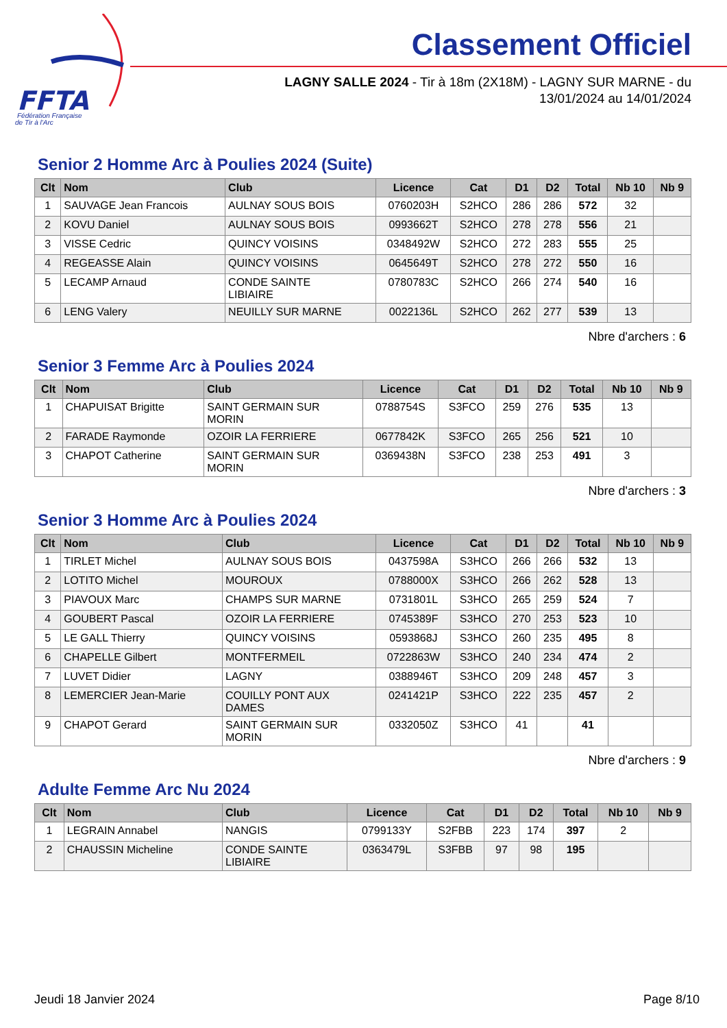FFTA
Fédération Française
de Tir à l'Arc
Classement Officiel
LAGNY SALLE 2024 - Tir à 18m (2X18M) - LAGNY SUR MARNE - du 13/01/2024 au 14/01/2024
Senior 2 Homme Arc à Poulies 2024 (Suite)
| Clt | Nom | Club | Licence | Cat | D1 | D2 | Total | Nb 10 | Nb 9 |
| --- | --- | --- | --- | --- | --- | --- | --- | --- | --- |
| 1 | SAUVAGE Jean Francois | AULNAY SOUS BOIS | 0760203H | S2HCO | 286 | 286 | 572 | 32 | |
| 2 | KOVU Daniel | AULNAY SOUS BOIS | 0993662T | S2HCO | 278 | 278 | 556 | 21 | |
| 3 | VISSE Cedric | QUINCY VOISINS | 0348492W | S2HCO | 272 | 283 | 555 | 25 | |
| 4 | REGEASSE Alain | QUINCY VOISINS | 0645649T | S2HCO | 278 | 272 | 550 | 16 | |
| 5 | LECAMP Arnaud | CONDE SAINTE LIBIAIRE | 0780783C | S2HCO | 266 | 274 | 540 | 16 | |
| 6 | LENG Valery | NEUILLY SUR MARNE | 0022136L | S2HCO | 262 | 277 | 539 | 13 | |
Nbre d'archers : 6
Senior 3 Femme Arc à Poulies 2024
| Clt | Nom | Club | Licence | Cat | D1 | D2 | Total | Nb 10 | Nb 9 |
| --- | --- | --- | --- | --- | --- | --- | --- | --- | --- |
| 1 | CHAPUISAT Brigitte | SAINT GERMAIN SUR MORIN | 0788754S | S3FCO | 259 | 276 | 535 | 13 | |
| 2 | FARADE Raymonde | OZOIR LA FERRIERE | 0677842K | S3FCO | 265 | 256 | 521 | 10 | |
| 3 | CHAPOT Catherine | SAINT GERMAIN SUR MORIN | 0369438N | S3FCO | 238 | 253 | 491 | 3 | |
Nbre d'archers : 3
Senior 3 Homme Arc à Poulies 2024
| Clt | Nom | Club | Licence | Cat | D1 | D2 | Total | Nb 10 | Nb 9 |
| --- | --- | --- | --- | --- | --- | --- | --- | --- | --- |
| 1 | TIRLET Michel | AULNAY SOUS BOIS | 0437598A | S3HCO | 266 | 266 | 532 | 13 | |
| 2 | LOTITO Michel | MOUROUX | 0788000X | S3HCO | 266 | 262 | 528 | 13 | |
| 3 | PIAVOUX Marc | CHAMPS SUR MARNE | 0731801L | S3HCO | 265 | 259 | 524 | 7 | |
| 4 | GOUBERT Pascal | OZOIR LA FERRIERE | 0745389F | S3HCO | 270 | 253 | 523 | 10 | |
| 5 | LE GALL Thierry | QUINCY VOISINS | 0593868J | S3HCO | 260 | 235 | 495 | 8 | |
| 6 | CHAPELLE Gilbert | MONTFERMEIL | 0722863W | S3HCO | 240 | 234 | 474 | 2 | |
| 7 | LUVET Didier | LAGNY | 0388946T | S3HCO | 209 | 248 | 457 | 3 | |
| 8 | LEMERCIER Jean-Marie | COUILLY PONT AUX DAMES | 0241421P | S3HCO | 222 | 235 | 457 | 2 | |
| 9 | CHAPOT Gerard | SAINT GERMAIN SUR MORIN | 0332050Z | S3HCO | 41 | | 41 | | |
Nbre d'archers : 9
Adulte Femme Arc Nu 2024
| Clt | Nom | Club | Licence | Cat | D1 | D2 | Total | Nb 10 | Nb 9 |
| --- | --- | --- | --- | --- | --- | --- | --- | --- | --- |
| 1 | LEGRAIN Annabel | NANGIS | 0799133Y | S2FBB | 223 | 174 | 397 | 2 | |
| 2 | CHAUSSIN Micheline | CONDE SAINTE LIBIAIRE | 0363479L | S3FBB | 97 | 98 | 195 | | |
Jeudi 18 Janvier 2024 Page 8/10